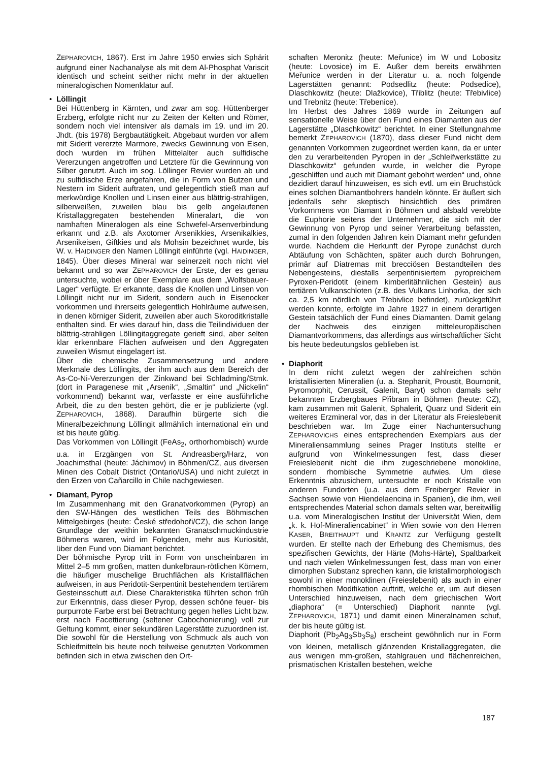ZEPHAROVICH, 1867). Erst im Jahre 1950 erwies sich Sphärit aufgrund einer Nachanalyse als mit dem Al-Phosphat Variscit identisch und scheint seither nicht mehr in der aktuellen mineralogischen Nomenklatur auf.
•
Löllingit
Bei Hüttenberg in Kärnten, und zwar am sog. Hüttenberger Erzberg, erfolgte nicht nur zu Zeiten der Kelten und Römer, sondern noch viel intensiver als damals im 19. und im 20. Jhdt. (bis 1978) Bergbautätigkeit. Abgebaut wurden vor allem mit Siderit vererzte Marmore, zwecks Gewinnung von Eisen, doch wurden im frühen Mittelalter auch sulfidische Vererzungen angetroffen und Letztere für die Gewinnung von Silber genutzt. Auch im sog. Löllinger Revier wurden ab und zu sulfidische Erze angefahren, die in Form von Butzen und Nestern im Siderit auftraten, und gelegentlich stieß man auf merkwürdige Knollen und Linsen einer aus blättrig-strahligen, silberweißen, zuweilen blau bis gelb angelaufenen Kristallaggregaten bestehenden Mineralart, die von namhaften Mineralogen als eine Schwefel-Arsenverbindung erkannt und z.B. als Axotomer Arsenikkies, Arsenikalkies, Arsenikeisen, Giftkies und als Mohsin bezeichnet wurde, bis W. v. HAIDINGER den Namen Löllingit einführte (vgl. HAIDINGER, 1845). Über dieses Mineral war seinerzeit noch nicht viel bekannt und so war ZEPHAROVICH der Erste, der es genau untersuchte, wobei er über Exemplare aus dem „Wolfsbauer-Lager“ verfügte. Er erkannte, dass die Knollen und Linsen von Löllingit nicht nur im Siderit, sondern auch in Eisenocker vorkommen und ihrerseits gelegentlich Hohlräume aufweisen, in denen körniger Siderit, zuweilen aber auch Skoroditkristalle enthalten sind. Er wies darauf hin, dass die Teilindividuen der blättrig-strahligen Löllingitaggregate gerieft sind, aber selten klar erkennbare Flächen aufweisen und den Aggregaten zuweilen Wismut eingelagert ist.
Über die chemische Zusammensetzung und andere Merkmale des Löllingits, der ihm auch aus dem Bereich der As-Co-Ni-Vererzungen der Zinkwand bei Schladming/Stmk. (dort in Paragenese mit „Arsenik“, „Smaltin“ und „Nickelin“ vorkommend) bekannt war, verfasste er eine ausführliche Arbeit, die zu den besten gehört, die er je publizierte (vgl. ZEPHAROVICH, 1868). Daraufhin bürgerte sich die Mineralbezeichnung Löllingit allmählich international ein und ist bis heute gültig.
Das Vorkommen von Löllingit (FeAs<sub>2</sub>, orthorhombisch) wurde u.a. in Erzgängen von St. Andreasberg/Harz, von Joachimsthal (heute: Jáchimov) in Böhmen/CZ, aus diversen Minen des Cobalt District (Ontario/USA) und nicht zuletzt in den Erzen von Cañarcillo in Chile nachgewiesen.
•
Diamant, Pyrop
Im Zusammenhang mit den Granatvorkommen (Pyrop) an den SW-Hängen des westlichen Teils des Böhmischen Mittelgebirges (heute: České středohoři/CZ), die schon lange Grundlage der weithin bekannten Granatschmuckindustrie Böhmens waren, wird im Folgenden, mehr aus Kuriosität, über den Fund von Diamant berichtet.
Der böhmische Pyrop tritt in Form von unscheinbaren im Mittel 2–5 mm großen, matten dunkelbraun-rötlichen Körnern, die häufiger muschelige Bruchflächen als Kristallflächen aufweisen, in aus Peridotit-Serpentinit bestehendem tertiärem Gesteinsschutt auf. Diese Charakteristika führten schon früh zur Erkenntnis, dass dieser Pyrop, dessen schöne feuer- bis purpurrote Farbe erst bei Betrachtung gegen helles Licht bzw. erst nach Facettierung (seltener Cabochonierung) voll zur Geltung kommt, einer sekundären Lagerstätte zuzuordnen ist. Die sowohl für die Herstellung von Schmuck als auch von Schleifmitteln bis heute noch teilweise genutzten Vorkommen befinden sich in etwa zwischen den Ort-
schaften Meronitz (heute: Meřunice) im W und Lobositz (heute: Lovosice) im E. Außer dem bereits erwähnten Meřunice werden in der Literatur u. a. noch folgende Lagerstätten genannt: Podsedlitz (heute: Podsedice), Dlaschkowitz (heute: Dlažkovice), Třiblitz (heute: Třebivlice) und Trebnitz (heute: Třebenice).
Im Herbst des Jahres 1869 wurde in Zeitungen auf sensationelle Weise über den Fund eines Diamanten aus der Lagerstätte „Dlaschkowitz“ berichtet. In einer Stellungnahme bemerkt ZEPHAROVICH (1870), dass dieser Fund nicht dem genannten Vorkommen zugeordnet werden kann, da er unter den zu verarbeitenden Pyropen in der „Schleifwerkstätte zu Dlaschkowitz“ gefunden wurde, in welcher die Pyrope „geschliffen und auch mit Diamant gebohrt werden“ und, ohne dezidiert darauf hinzuweisen, es sich evtl. um ein Bruchstück eines solchen Diamantbohrers handeln könnte. Er äußert sich jedenfalls sehr skeptisch hinsichtlich des primären Vorkommens von Diamant in Böhmen und alsbald verebbte die Euphorie seitens der Unternehmer, die sich mit der Gewinnung von Pyrop und seiner Verarbeitung befassten, zumal in den folgenden Jahren kein Diamant mehr gefunden wurde. Nachdem die Herkunft der Pyrope zunächst durch Abtäufung von Schächten, später auch durch Bohrungen, primär auf Diatremas mit brecciösen Bestandteilen des Nebengesteins, diesfalls serpentinisiertem pyropreichem Pyroxen-Peridotit (einem kimberlitähnlichen Gestein) aus tertiären Vulkanschloten (z.B. des Vulkans Linhorka, der sich ca. 2,5 km nördlich von Třebivlice befindet), zurückgeführt werden konnte, erfolgte im Jahre 1927 in einem derartigen Gestein tatsächlich der Fund eines Diamanten. Damit gelang der Nachweis des einzigen mitteleuropäischen Diamantvorkommens, das allerdings aus wirtschaftlicher Sicht bis heute bedeutungslos geblieben ist.
•
Diaphorit
In dem nicht zuletzt wegen der zahlreichen schön kristallisierten Mineralien (u. a. Stephanit, Proustit, Bournonit, Pyromorphit, Cerussit, Galenit, Baryt) schon damals sehr bekannten Erzbergbaues Přibram in Böhmen (heute: CZ), kam zusammen mit Galenit, Sphalerit, Quarz und Siderit ein weiteres Erzmineral vor, das in der Literatur als Freieslebenit beschrieben war. Im Zuge einer Nachuntersuchung ZEPHAROVICHS eines entsprechenden Exemplars aus der Mineraliensammlung seines Prager Instituts stellte er aufgrund von Winkelmessungen fest, dass dieser Freieslebenit nicht die ihm zugeschriebene monokline, sondern rhombische Symmetrie aufwies. Um diese Erkenntnis abzusichern, untersuchte er noch Kristalle von anderen Fundorten (u.a. aus dem Freiberger Revier in Sachsen sowie von Hiendelaencina in Spanien), die ihm, weil entsprechendes Material schon damals selten war, bereitwillig u.a. vom Mineralogischen Institut der Universität Wien, dem „k. k. Hof-Mineraliencabinet“ in Wien sowie von den Herren KASER, BREITHAUPT und KRANTZ zur Verfügung gestellt wurden. Er stellte nach der Erhebung des Chemismus, des spezifischen Gewichts, der Härte (Mohs-Härte), Spaltbarkeit und nach vielen Winkelmessungen fest, dass man von einer dimorphen Substanz sprechen kann, die kristallmorphologisch sowohl in einer monoklinen (Freieslebenit) als auch in einer rhombischen Modifikation auftritt, welche er, um auf diesen Unterschied hinzuweisen, nach dem griechischen Wort „diaphora“ (= Unterschied) Diaphorit nannte (vgl. ZEPHAROVICH, 1871) und damit einen Mineralnamen schuf, der bis heute gültig ist.
Diaphorit (Pb<sub>2</sub>Ag<sub>3</sub>Sb<sub>3</sub>S<sub>8</sub>) erscheint gewöhnlich nur in Form von kleinen, metallisch glänzenden Kristallaggregaten, die aus wenigen mm-großen, stahlgrauen und flächenreichen, prismatischen Kristallen bestehen, welche
187